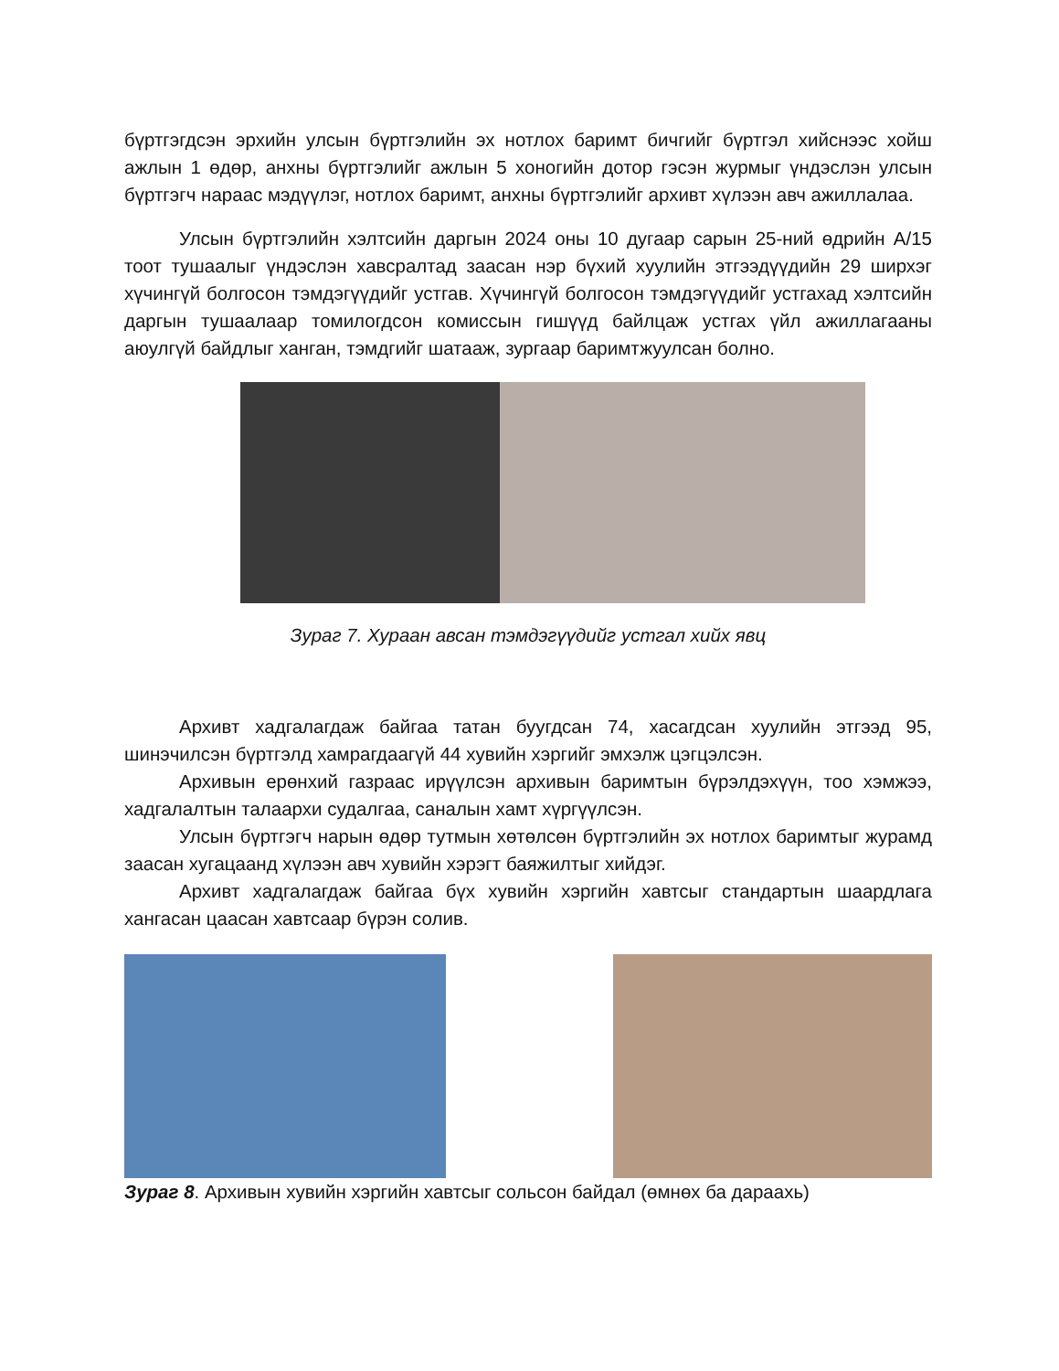бүртгэгдсэн эрхийн улсын бүртгэлийн эх нотлох баримт бичгийг бүртгэл хийснээс хойш ажлын 1 өдөр, анхны бүртгэлийг ажлын 5 хоногийн дотор гэсэн журмыг үндэслэн улсын бүртгэгч нараас мэдүүлэг, нотлох баримт, анхны бүртгэлийг архивт хүлээн авч ажиллалаа.
Улсын бүртгэлийн хэлтсийн даргын 2024 оны 10 дугаар сарын 25-ний өдрийн А/15 тоот тушаалыг үндэслэн хавсралтад заасан нэр бүхий хуулийн этгээдүүдийн 29 ширхэг хүчингүй болгосон тэмдэгүүдийг устгав. Хүчингүй болгосон тэмдэгүүдийг устгахад хэлтсийн даргын тушаалаар томилогдсон комиссын гишүүд байлцаж устгах үйл ажиллагааны аюулгүй байдлыг ханган, тэмдгийг шатааж, зургаар баримтжуулсан болно.
Зураг 7. Хураан авсан тэмдэгүүдийг устгал хийх явц
Архивт хадгалагдаж байгаа татан буугдсан 74, хасагдсан хуулийн этгээд 95, шинэчилсэн бүртгэлд хамрагдаагүй 44 хувийн хэргийг эмхэлж цэгцэлсэн.
Архивын ерөнхий газраас ирүүлсэн архивын баримтын бүрэлдэхүүн, тоо хэмжээ, хадгалалтын талаархи судалгаа, саналын хамт хүргүүлсэн.
Улсын бүртгэгч нарын өдөр тутмын хөтөлсөн бүртгэлийн эх нотлох баримтыг журамд заасан хугацаанд хүлээн авч хувийн хэрэгт баяжилтыг хийдэг.
Архивт хадгалагдаж байгаа бүх хувийн хэргийн хавтсыг стандартын шаардлага хангасан цаасан хавтсаар бүрэн солив.
Зураг 8. Архивын хувийн хэргийн хавтсыг сольсон байдал (өмнөх ба дараахь)